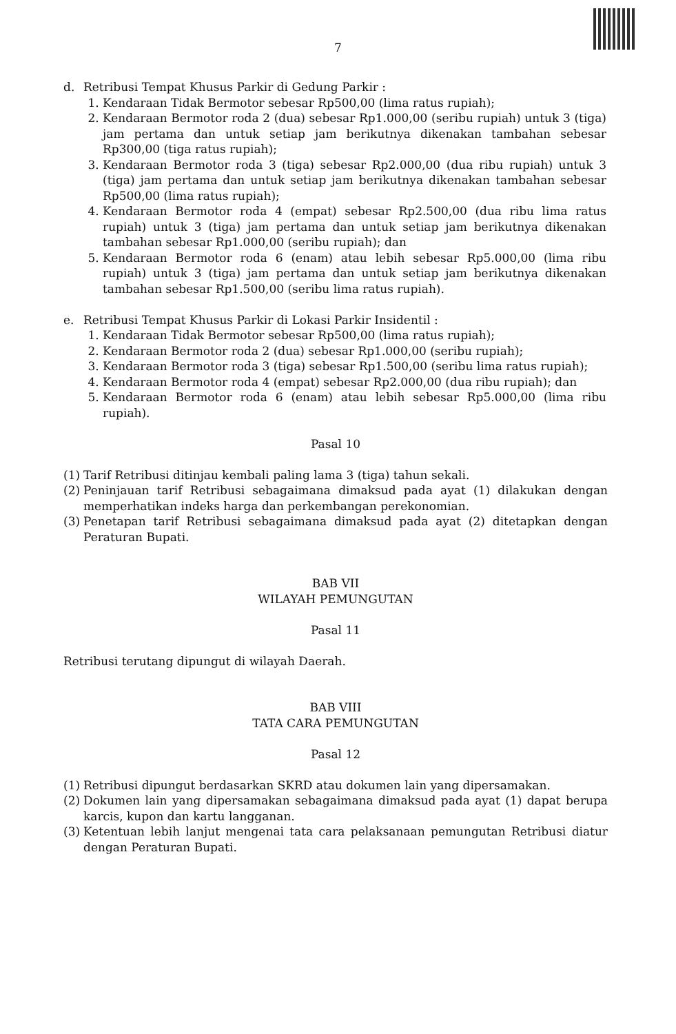7
d. Retribusi Tempat Khusus Parkir di Gedung Parkir :
1. Kendaraan Tidak Bermotor sebesar Rp500,00 (lima ratus rupiah);
2. Kendaraan Bermotor roda 2 (dua) sebesar Rp1.000,00 (seribu rupiah) untuk 3 (tiga) jam pertama dan untuk setiap jam berikutnya dikenakan tambahan sebesar Rp300,00 (tiga ratus rupiah);
3. Kendaraan Bermotor roda 3 (tiga) sebesar Rp2.000,00 (dua ribu rupiah) untuk 3 (tiga) jam pertama dan untuk setiap jam berikutnya dikenakan tambahan sebesar Rp500,00 (lima ratus rupiah);
4. Kendaraan Bermotor roda 4 (empat) sebesar Rp2.500,00 (dua ribu lima ratus rupiah) untuk 3 (tiga) jam pertama dan untuk setiap jam berikutnya dikenakan tambahan sebesar Rp1.000,00 (seribu rupiah); dan
5. Kendaraan Bermotor roda 6 (enam) atau lebih sebesar Rp5.000,00 (lima ribu rupiah) untuk 3 (tiga) jam pertama dan untuk setiap jam berikutnya dikenakan tambahan sebesar Rp1.500,00 (seribu lima ratus rupiah).
e. Retribusi Tempat Khusus Parkir di Lokasi Parkir Insidentil :
1. Kendaraan Tidak Bermotor sebesar Rp500,00 (lima ratus rupiah);
2. Kendaraan Bermotor roda 2 (dua) sebesar Rp1.000,00 (seribu rupiah);
3. Kendaraan Bermotor roda 3 (tiga) sebesar Rp1.500,00 (seribu lima ratus rupiah);
4. Kendaraan Bermotor roda 4 (empat) sebesar Rp2.000,00 (dua ribu rupiah); dan
5. Kendaraan Bermotor roda 6 (enam) atau lebih sebesar Rp5.000,00 (lima ribu rupiah).
Pasal 10
(1) Tarif Retribusi ditinjau kembali paling lama 3 (tiga) tahun sekali.
(2) Peninjauan tarif Retribusi sebagaimana dimaksud pada ayat (1) dilakukan dengan memperhatikan indeks harga dan perkembangan perekonomian.
(3) Penetapan tarif Retribusi sebagaimana dimaksud pada ayat (2) ditetapkan dengan Peraturan Bupati.
BAB VII
WILAYAH PEMUNGUTAN
Pasal 11
Retribusi terutang dipungut di wilayah Daerah.
BAB VIII
TATA CARA PEMUNGUTAN
Pasal 12
(1) Retribusi dipungut berdasarkan SKRD atau dokumen lain yang dipersamakan.
(2) Dokumen lain yang dipersamakan sebagaimana dimaksud pada ayat (1) dapat berupa karcis, kupon dan kartu langganan.
(3) Ketentuan lebih lanjut mengenai tata cara pelaksanaan pemungutan Retribusi diatur dengan Peraturan Bupati.